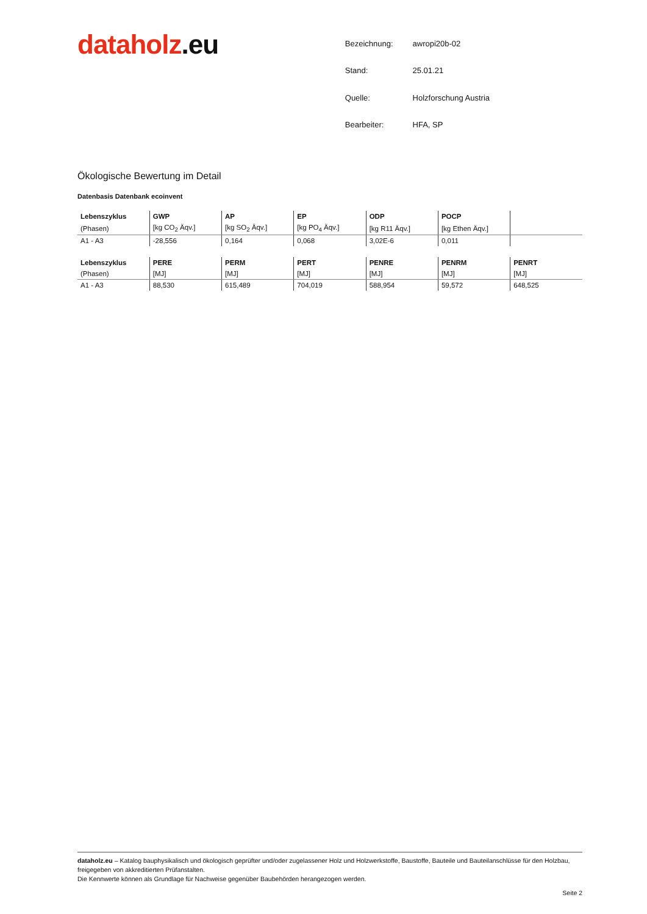dataholz.eu
| Bezeichnung: | awropi20b-02 |
| Stand: | 25.01.21 |
| Quelle: | Holzforschung Austria |
| Bearbeiter: | HFA, SP |
Ökologische Bewertung im Detail
Datenbasis Datenbank ecoinvent
| Lebenszyklus | GWP | AP | EP | ODP | POCP | |
| --- | --- | --- | --- | --- | --- | --- |
| (Phasen) | [kg CO<sub>2</sub> Äqv.] | [kg SO<sub>2</sub> Äqv.] | [kg PO<sub>4</sub> Äqv.] | [kg R11 Äqv.] | [kg Ethen Äqv.] | |
| A1 - A3 | -28,556 | 0,164 | 0,068 | 3,02E-6 | 0,011 | |
| Lebenszyklus | PERE | PERM | PERT | PENRE | PENRM | PENRT |
| --- | --- | --- | --- | --- | --- | --- |
| (Phasen) | [MJ] | [MJ] | [MJ] | [MJ] | [MJ] | [MJ] |
| A1 - A3 | 88,530 | 615,489 | 704,019 | 588,954 | 59,572 | 648,525 |
dataholz.eu – Katalog bauphysikalisch und ökologisch geprüfter und/oder zugelassener Holz und Holzwerkstoffe, Baustoffe, Bauteile und Bauteilanschlüsse für den Holzbau, freigegeben von akkreditierten Prüfanstalten.
Die Kennwerte können als Grundlage für Nachweise gegenüber Baubehörden herangezogen werden.
Seite 2